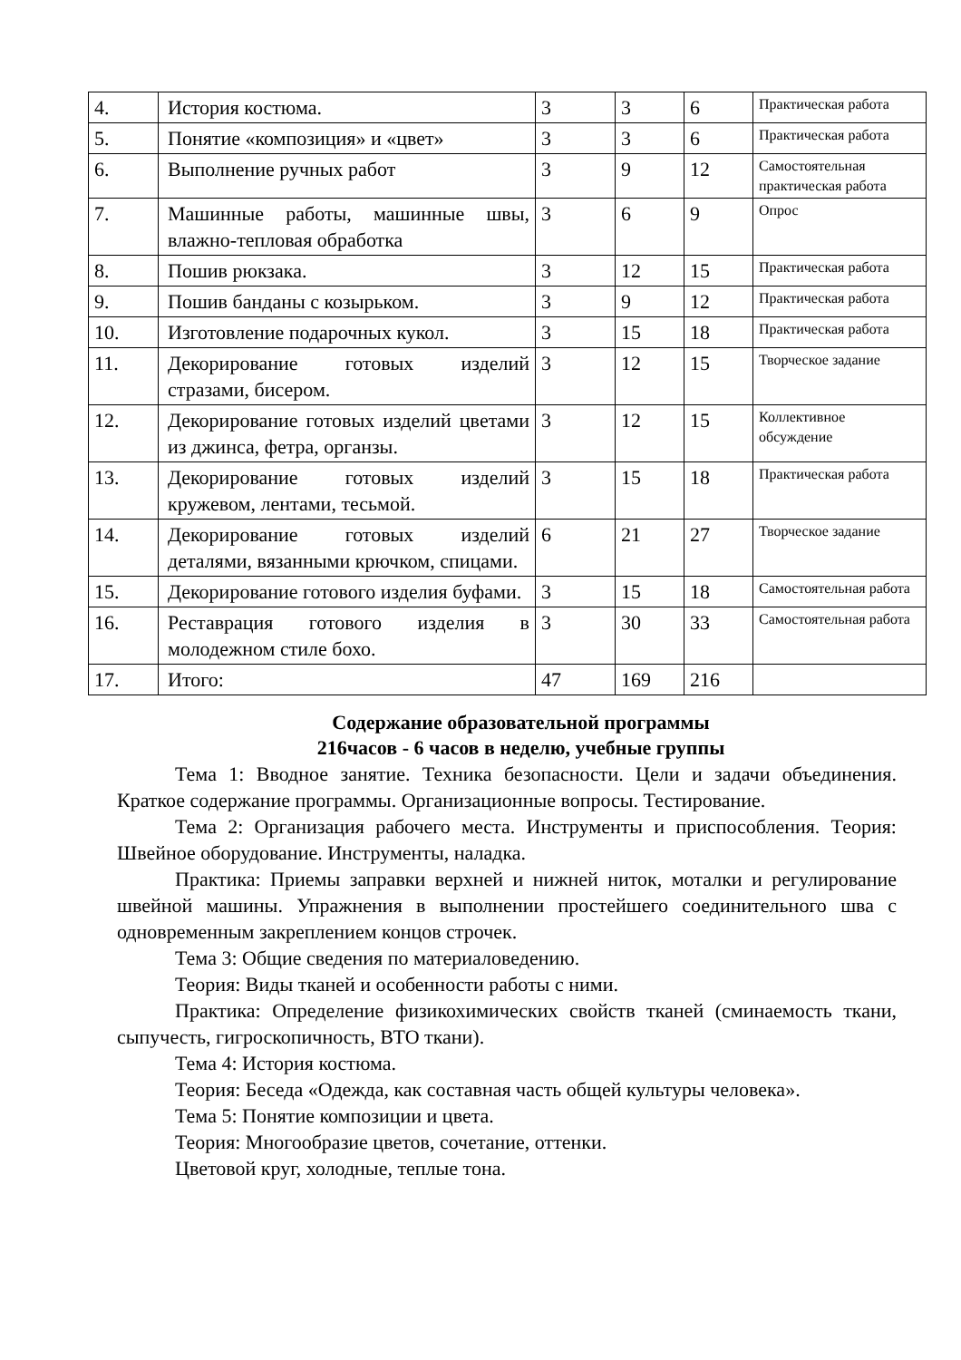| 4. | История костюма. | 3 | 3 | 6 | Практическая работа |
| 5. | Понятие «композиция» и «цвет» | 3 | 3 | 6 | Практическая работа |
| 6. | Выполнение ручных работ | 3 | 9 | 12 | Самостоятельная практическая работа |
| 7. | Машинные работы, машинные швы, влажно-тепловая обработка | 3 | 6 | 9 | Опрос |
| 8. | Пошив рюкзака. | 3 | 12 | 15 | Практическая работа |
| 9. | Пошив банданы с козырьком. | 3 | 9 | 12 | Практическая работа |
| 10. | Изготовление подарочных кукол. | 3 | 15 | 18 | Практическая работа |
| 11. | Декорирование готовых изделий стразами, бисером. | 3 | 12 | 15 | Творческое задание |
| 12. | Декорирование готовых изделий цветами из джинса, фетра, органзы. | 3 | 12 | 15 | Коллективное обсуждение |
| 13. | Декорирование готовых изделий кружевом, лентами, тесьмой. | 3 | 15 | 18 | Практическая работа |
| 14. | Декорирование готовых изделий деталями, вязанными крючком, спицами. | 6 | 21 | 27 | Творческое задание |
| 15. | Декорирование готового изделия буфами. | 3 | 15 | 18 | Самостоятельная работа |
| 16. | Реставрация готового изделия в молодежном стиле бохо. | 3 | 30 | 33 | Самостоятельная работа |
| 17. | Итого: | 47 | 169 | 216 | |
Содержание образовательной программы
216часов - 6 часов в неделю, учебные группы
Тема 1: Вводное занятие. Техника безопасности. Цели и задачи объединения. Краткое содержание программы. Организационные вопросы. Тестирование.
Тема 2: Организация рабочего места. Инструменты и приспособления. Теория: Швейное оборудование. Инструменты, наладка.
Практика: Приемы заправки верхней и нижней ниток, моталки и регулирование швейной машины. Упражнения в выполнении простейшего соединительного шва с одновременным закреплением концов строчек.
Тема 3: Общие сведения по материаловедению.
Теория: Виды тканей и особенности работы с ними.
Практика: Определение физикохимических свойств тканей (сминаемость ткани, сыпучесть, гигроскопичность, ВТО ткани).
Тема 4: История костюма.
Теория: Беседа «Одежда, как составная часть общей культуры человека».
Тема 5: Понятие композиции и цвета.
Теория: Многообразие цветов, сочетание, оттенки.
Цветовой круг, холодные, теплые тона.